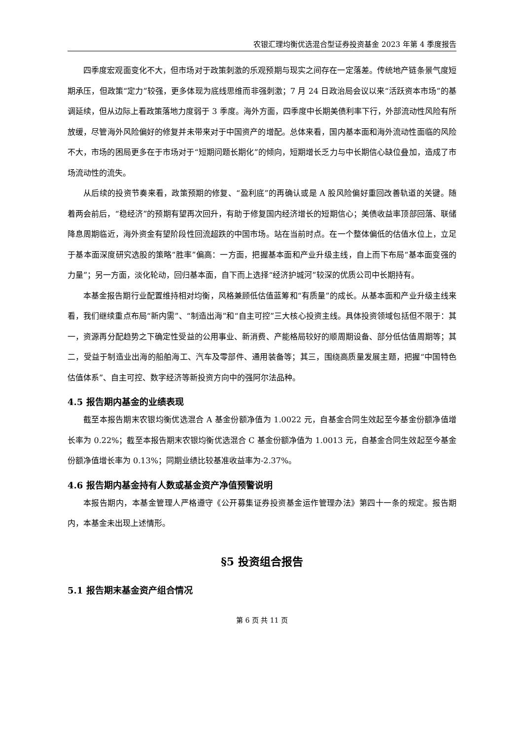农银汇理均衡优选混合型证券投资基金 2023 年第 4 季度报告
四季度宏观面变化不大，但市场对于政策刺激的乐观预期与现实之间存在一定落差。传统地产链条景气度短期承压，但政策“定力”较强，更多体现为底线思维而非强刺激；7 月 24 日政治局会议以来“活跃资本市场”的基调延续，但从边际上看政策落地力度弱于 3 季度。海外方面，四季度中长期美债利率下行，外部流动性风险有所放缓，尽管海外风险偏好的修复并未带来对于中国资产的增配。总体来看，国内基本面和海外流动性面临的风险不大，市场的困局更多在于市场对于“短期问题长期化”的倾向，短期增长乏力与中长期信心缺位叠加，造成了市场流动性的流失。
从后续的投资节奏来看，政策预期的修复、“盈利底”的再确认或是 A 股风险偏好重回改善轨道的关键。随着两会前后，“稳经济”的预期有望再次回升，有助于修复国内经济增长的短期信心；美债收益率顶部回落、联储降息周期临近，海外资金有望阶段性回流超跌的中国市场。站在当前时点。在一个整体偏低的估值水位上，立足于基本面深度研究选股的策略“胜率”偏高：一方面，把握基本面和产业升级主线，自上而下布局“基本面变强的力量”；另一方面，淡化轮动，回归基本面，自下而上选择“经济护城河”较深的优质公司中长期持有。
本基金报告期行业配置维持相对均衡，风格兼顾低估值蓝筹和“有质量”的成长。从基本面和产业升级主线来看，我们继续重点布局“新内需”、“制造出海”和“自主可控”三大核心投资主线。具体投资领域包括但不限于：其一，资源再分配趋势之下确定性受益的公用事业、新消费、产能格局较好的顺周期设备、部分低估值周期等；其二，受益于制造业出海的船舶海工、汽车及零部件、通用装备等；其三，围绕高质量发展主题，把握“中国特色估值体系”、自主可控、数字经济等新投资方向中的强阿尔法品种。
4.5 报告期内基金的业绩表现
截至本报告期末农银均衡优选混合 A 基金份额净值为 1.0022 元，自基金合同生效起至今基金份额净值增长率为 0.22%；截至本报告期末农银均衡优选混合 C 基金份额净值为 1.0013 元，自基金合同生效起至今基金份额净值增长率为 0.13%；同期业绩比较基准收益率为-2.37%。
4.6 报告期内基金持有人数或基金资产净值预警说明
本报告期内，本基金管理人严格遵守《公开募集证券投资基金运作管理办法》第四十一条的规定。报告期内，本基金未出现上述情形。
§5 投资组合报告
5.1 报告期末基金资产组合情况
第 6 页 共 11 页